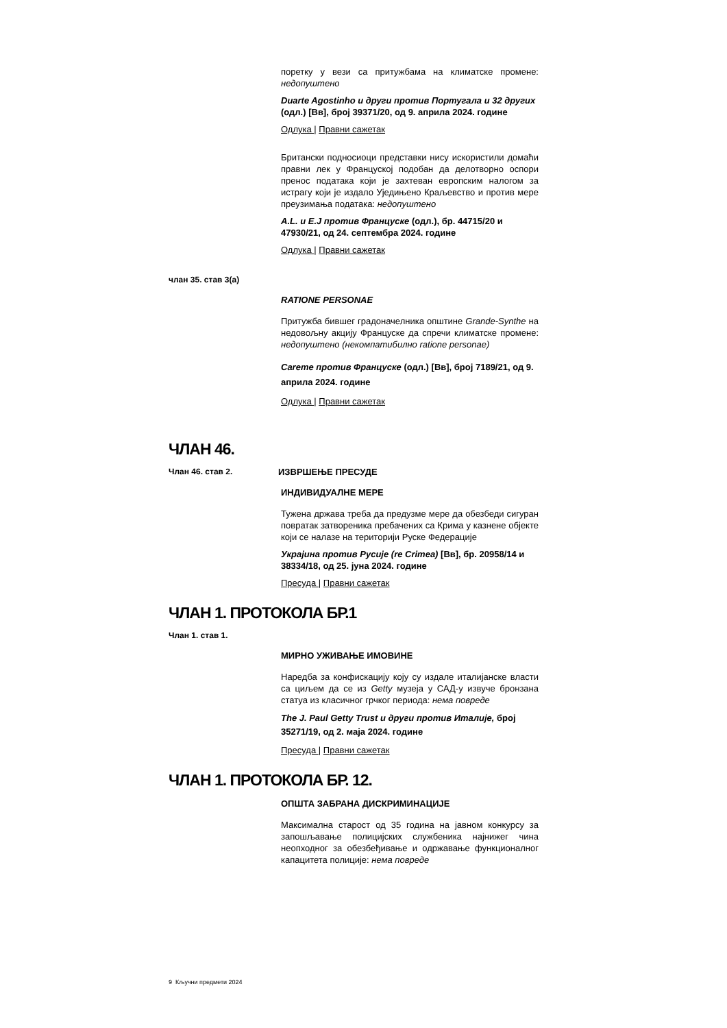поретку у вези са притужбама на климатске промене: недопуштено
Duarte Agostinho и други против Португала и 32 других (одл.) [Вв], број 39371/20, од 9. априла 2024. године
Одлука | Правни сажетак
Британски подносиоци представки нису искористили домаћи правни лек у Француској подобан да делотворно оспори пренос података који је захтеван европским налогом за истрагу који је издало Уједињено Краљевство и против мере преузимања података: недопуштено
A.L. и E.J против Француске (одл.), бр. 44715/20 и 47930/21, од 24. септембра 2024. године
Одлука | Правни сажетак
члан 35. став 3(а)
RATIONE PERSONAE
Притужба бившег градоначелника општине Grande-Synthe на недовољну акцију Француске да спречи климатске промене: недопуштено (некомпатибилно ratione personae)
Careme против Француске (одл.) [Вв], број 7189/21, од 9. априла 2024. године
Одлука | Правни сажетак
ЧЛАН 46.
Члан 46. став 2. ИЗВРШЕЊЕ ПРЕСУДЕ
ИНДИВИДУАЛНЕ МЕРЕ
Тужена држава треба да предузме мере да обезбеди сигуран повратак затвореника пребачених са Крима у казнене објекте који се налазе на територији Руске Федерације
Украјина против Русије (re Crimea) [Вв], бр. 20958/14 и 38334/18, од 25. јуна 2024. године
Пресуда | Правни сажетак
ЧЛАН 1. ПРОТОКОЛА БР.1
Члан 1. став 1.
МИРНО УЖИВАЊЕ ИМОВИНЕ
Наредба за конфискацију коју су издале италијанске власти са циљем да се из Getty музеја у САД-у извуче бронзана статуа из класичног грчког периода: нема повреде
The J. Paul Getty Trust и други против Италије, број 35271/19, од 2. маја 2024. године
Пресуда | Правни сажетак
ЧЛАН 1. ПРОТОКОЛА БР. 12.
ОПШТА ЗАБРАНА ДИСКРИМИНАЦИЈЕ
Максимална старост од 35 година на јавном конкурсу за запошљавање полицијских службеника најнижег чина неопходног за обезбеђивање и одржавање функционалног капацитета полиције: нема повреде
9 Кључни предмети 2024